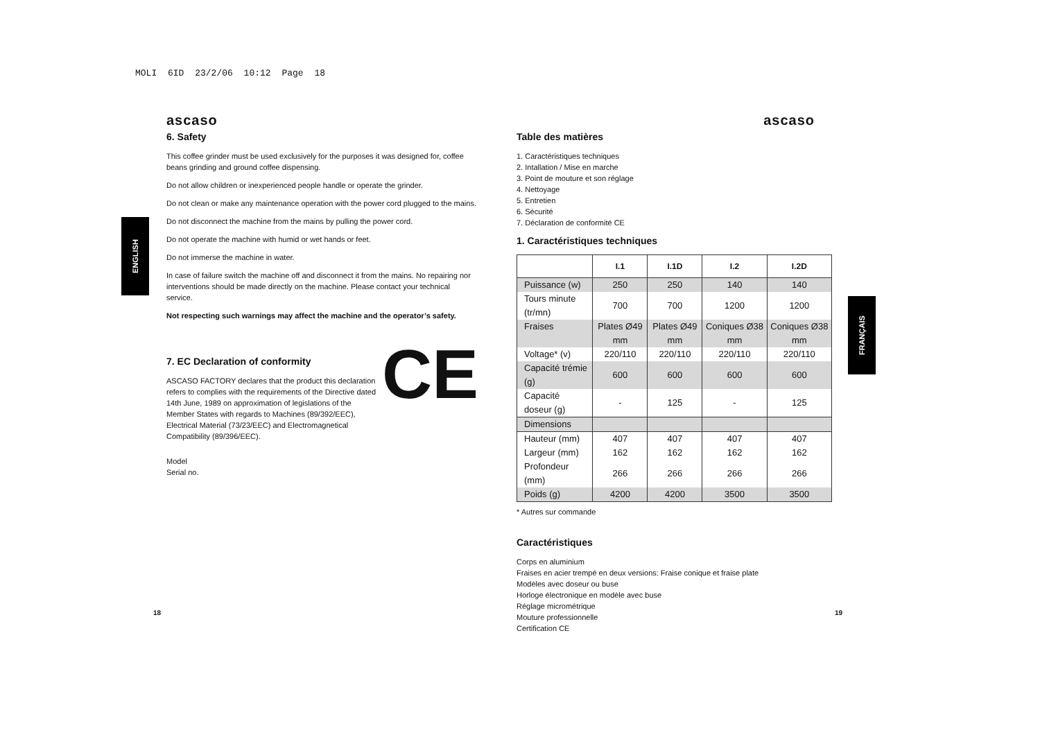MOLI 6ID 23/2/06 10:12 Page 18
ENGLISH
FRANÇAIS
ascaso
6. Safety
This coffee grinder must be used exclusively for the purposes it was designed for, coffee beans grinding and ground coffee dispensing.
Do not allow children or inexperienced people handle or operate the grinder.
Do not clean or make any maintenance operation with the power cord plugged to the mains.
Do not disconnect the machine from the mains by pulling the power cord.
Do not operate the machine with humid or wet hands or feet.
Do not immerse the machine in water.
In case of failure switch the machine off and disconnect it from the mains. No repairing nor interventions should be made directly on the machine. Please contact your technical service.
Not respecting such warnings may affect the machine and the operator’s safety.
7. EC Declaration of conformity
CE
ASCASO FACTORY declares that the product this declaration refers to complies with the requirements of the Directive dated 14th June, 1989 on approximation of legislations of the Member States with regards to Machines (89/392/EEC), Electrical Material (73/23/EEC) and Electromagnetical Compatibility (89/396/EEC).
Model
Serial no.
ascaso
Table des matières
1. Caractéristiques techniques
2. Intallation / Mise en marche
3. Point de mouture et son réglage
4. Nettoyage
5. Entretien
6. Sécurité
7. Déclaration de conformité CE
1. Caractéristiques techniques
| | I.1 | I.1D | I.2 | I.2D |
| --- | --- | --- | --- | --- |
| Puissance (w) | 250 | 250 | 140 | 140 |
| Tours minute (tr/mn) | 700 | 700 | 1200 | 1200 |
| Fraises | Plates Ø49 mm | Plates Ø49 mm | Coniques Ø38 mm | Coniques Ø38 mm |
| Voltage* (v) | 220/110 | 220/110 | 220/110 | 220/110 |
| Capacité trémie (g) | 600 | 600 | 600 | 600 |
| Capacité doseur (g) | - | 125 | - | 125 |
| Dimensions | | | | |
| Hauteur (mm) | 407 | 407 | 407 | 407 |
| Largeur (mm) | 162 | 162 | 162 | 162 |
| Profondeur (mm) | 266 | 266 | 266 | 266 |
| Poids (g) | 4200 | 4200 | 3500 | 3500 |
* Autres sur commande
Caractéristiques
Corps en aluminium
Fraises en acier trempé en deux versions: Fraise conique et fraise plate
Modèles avec doseur ou buse
Horloge électronique en modèle avec buse
Réglage micrométrique
Mouture professionnelle
Certification CE
18 19